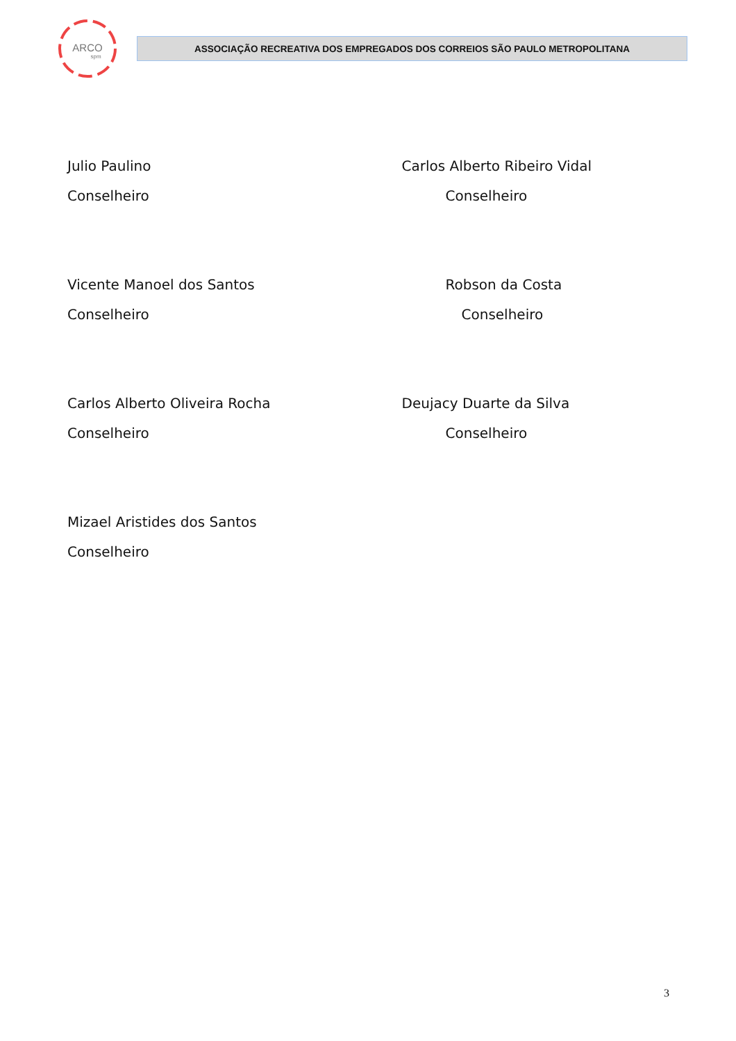ARCO
spm
ASSOCIAÇÃO RECREATIVA DOS EMPREGADOS DOS CORREIOS SÃO PAULO METROPOLITANA
Julio Paulino
Conselheiro
Carlos Alberto Ribeiro Vidal
Conselheiro
Vicente Manoel dos Santos
Conselheiro
Robson da Costa
Conselheiro
Carlos Alberto Oliveira Rocha
Conselheiro
Deujacy Duarte da Silva
Conselheiro
Mizael Aristides dos Santos
Conselheiro
3